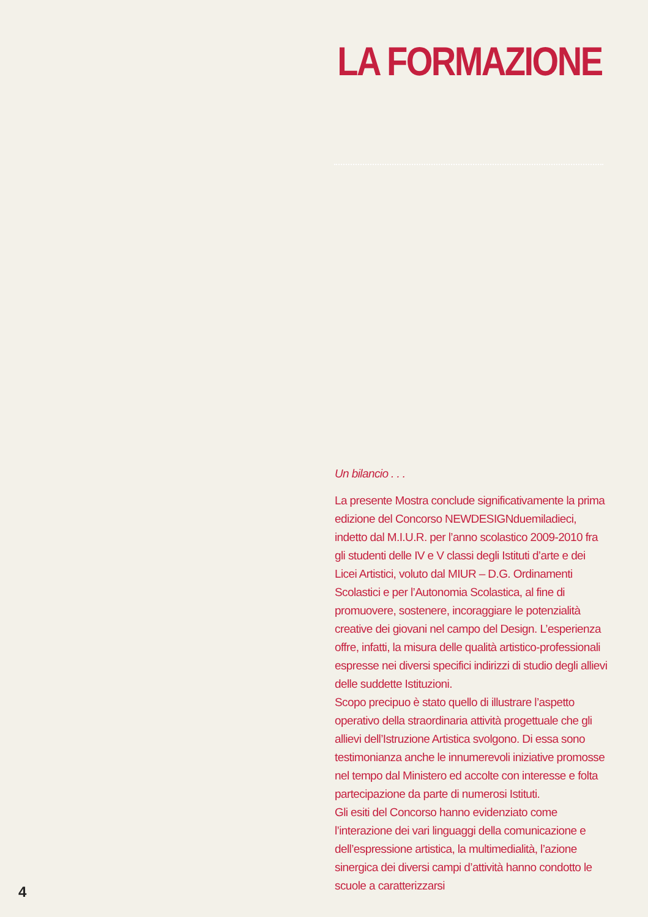LA FORMAZIONE
Un bilancio . . .
La presente Mostra conclude significativamente la prima edizione del Concorso NEWDESIGNduemiladieci, indetto dal M.I.U.R. per l’anno scolastico 2009-2010 fra gli studenti delle IV e V classi degli Istituti d’arte e dei Licei Artistici, voluto dal MIUR – D.G. Ordinamenti Scolastici e per l’Autonomia Scolastica, al fine di promuovere, sostenere, incoraggiare le potenzialità creative dei giovani nel campo del Design. L’esperienza offre, infatti, la misura delle qualità artistico-professionali espresse nei diversi specifici indirizzi di studio degli allievi delle suddette Istituzioni.
Scopo precipuo è stato quello di illustrare l’aspetto operativo della straordinaria attività progettuale che gli allievi dell’Istruzione Artistica svolgono. Di essa sono testimonianza anche le innumerevoli iniziative promosse nel tempo dal Ministero ed accolte con interesse e folta partecipazione da parte di numerosi Istituti.
Gli esiti del Concorso hanno evidenziato come l’interazione dei vari linguaggi della comunicazione e dell’espressione artistica, la multimedialità, l’azione sinergica dei diversi campi d’attività hanno condotto le scuole a caratterizzarsi
4